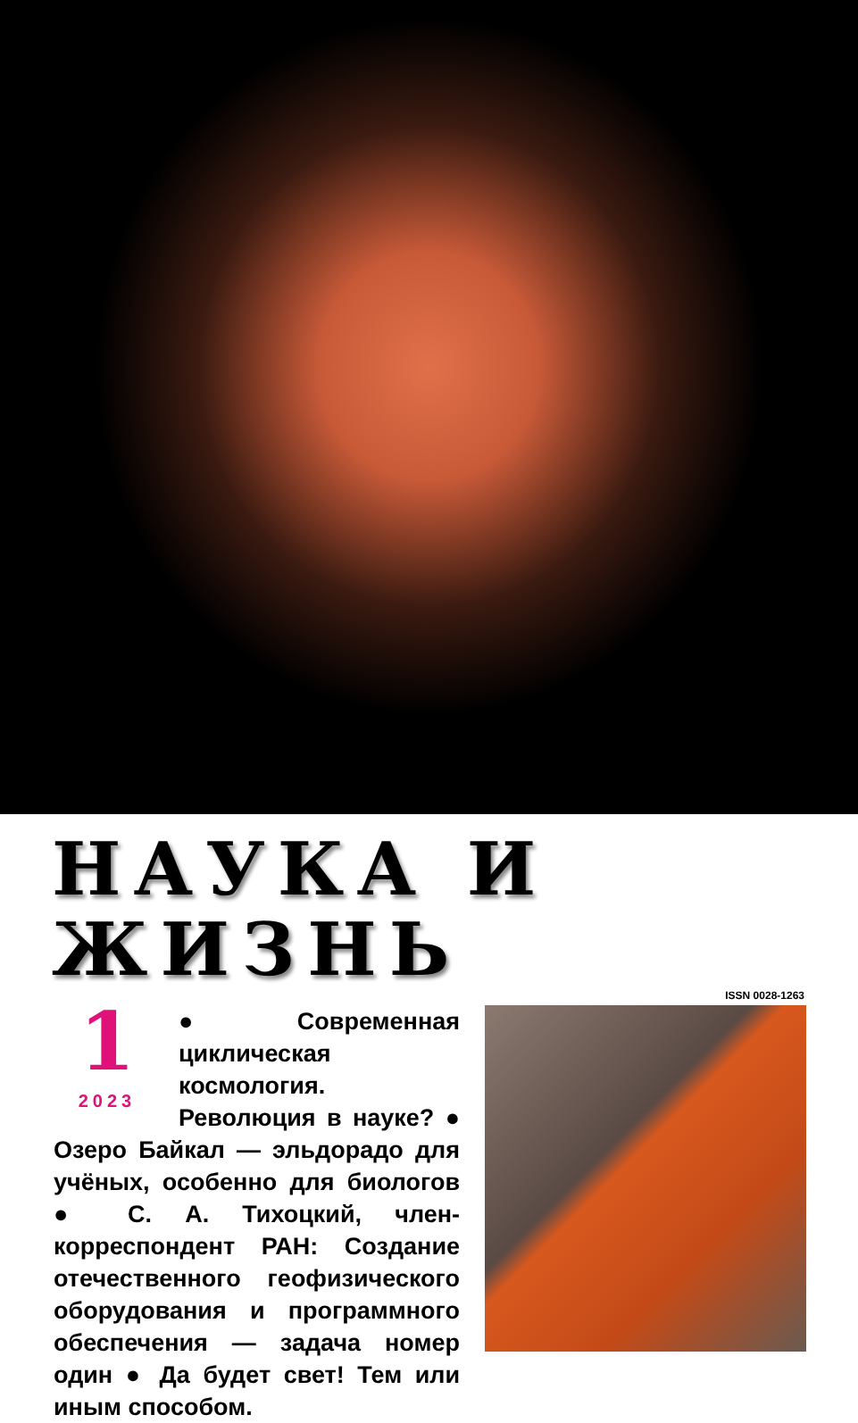НАУКА И ЖИЗНЬ
ISSN 0028-1263
1
2023
● Современная циклическая космология. Революция в науке? ● Озеро Байкал — эльдорадо для учёных, особенно для биологов ● С. А. Тихоцкий, член-корреспондент РАН: Создание отечественного геофизического оборудования и программного обеспечения — задача номер один ● Да будет свет! Тем или иным способом.